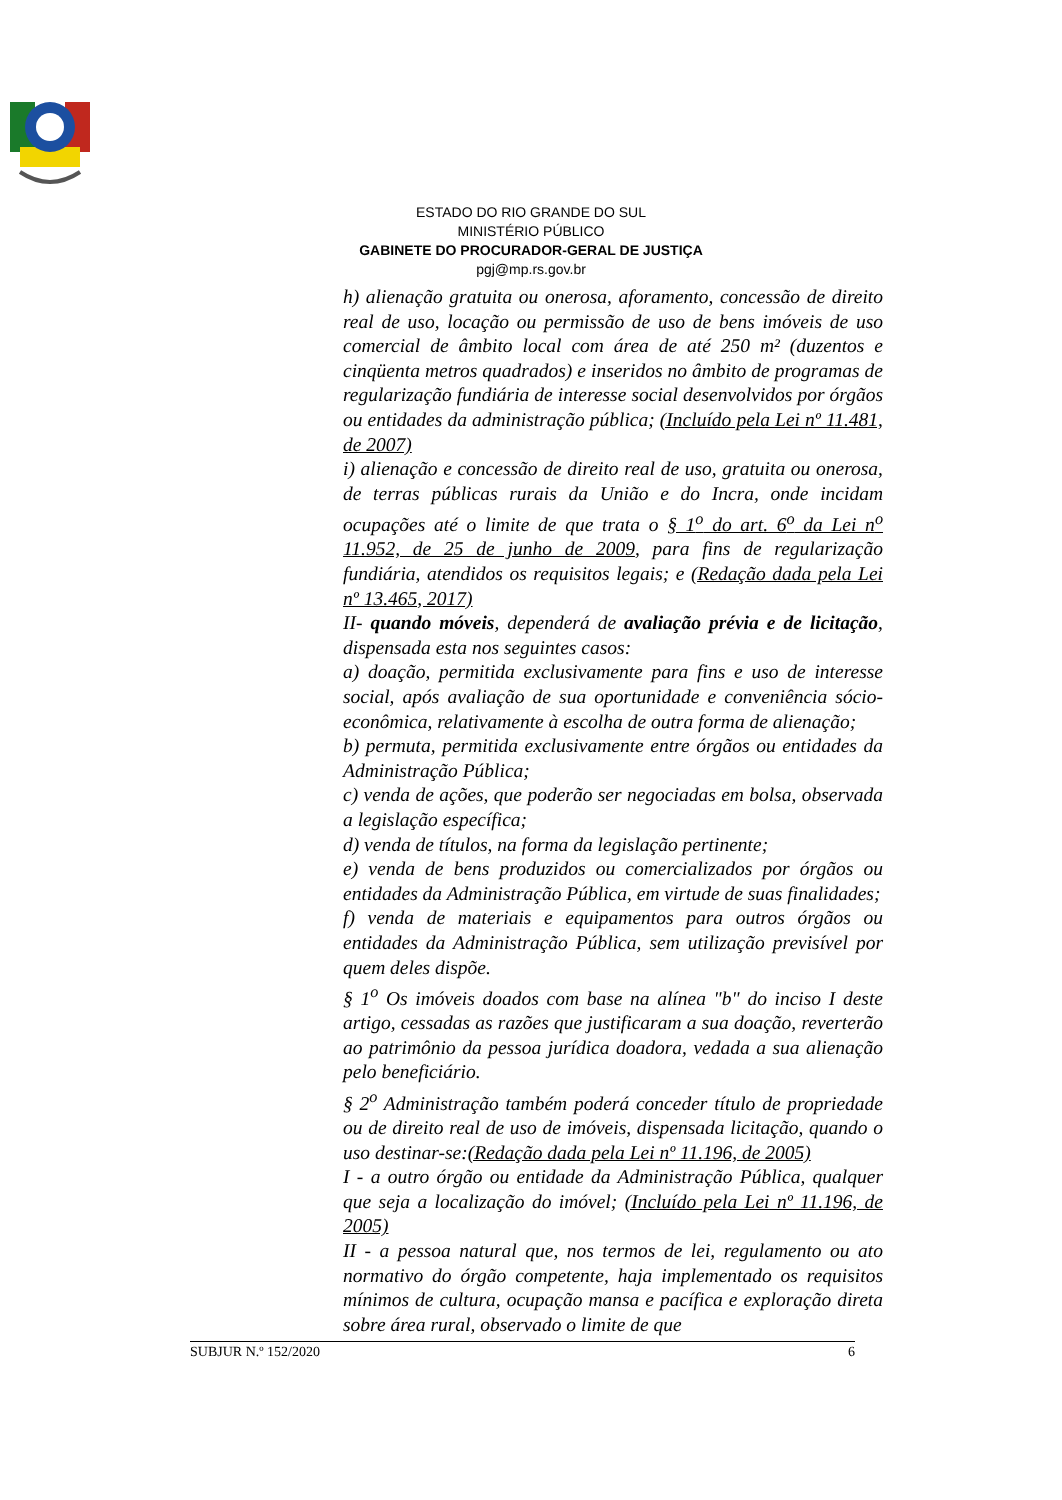ESTADO DO RIO GRANDE DO SUL
MINISTÉRIO PÚBLICO
GABINETE DO PROCURADOR-GERAL DE JUSTIÇA
pgj@mp.rs.gov.br
h) alienação gratuita ou onerosa, aforamento, concessão de direito real de uso, locação ou permissão de uso de bens imóveis de uso comercial de âmbito local com área de até 250 m² (duzentos e cinqüenta metros quadrados) e inseridos no âmbito de programas de regularização fundiária de interesse social desenvolvidos por órgãos ou entidades da administração pública; (Incluído pela Lei nº 11.481, de 2007)
i) alienação e concessão de direito real de uso, gratuita ou onerosa, de terras públicas rurais da União e do Incra, onde incidam ocupações até o limite de que trata o § 1<sup>o</sup> do art. 6<sup>o</sup> da Lei n<sup>o</sup> 11.952, de 25 de junho de 2009, para fins de regularização fundiária, atendidos os requisitos legais; e (Redação dada pela Lei nº 13.465, 2017)
II- quando móveis, dependerá de avaliação prévia e de licitação, dispensada esta nos seguintes casos:
a) doação, permitida exclusivamente para fins e uso de interesse social, após avaliação de sua oportunidade e conveniência sócio-econômica, relativamente à escolha de outra forma de alienação;
b) permuta, permitida exclusivamente entre órgãos ou entidades da Administração Pública;
c) venda de ações, que poderão ser negociadas em bolsa, observada a legislação específica;
d) venda de títulos, na forma da legislação pertinente;
e) venda de bens produzidos ou comercializados por órgãos ou entidades da Administração Pública, em virtude de suas finalidades;
f) venda de materiais e equipamentos para outros órgãos ou entidades da Administração Pública, sem utilização previsível por quem deles dispõe.
§ 1<sup>o</sup> Os imóveis doados com base na alínea "b" do inciso I deste artigo, cessadas as razões que justificaram a sua doação, reverterão ao patrimônio da pessoa jurídica doadora, vedada a sua alienação pelo beneficiário.
§ 2<sup>o</sup> Administração também poderá conceder título de propriedade ou de direito real de uso de imóveis, dispensada licitação, quando o uso destinar-se:(Redação dada pela Lei nº 11.196, de 2005)
I - a outro órgão ou entidade da Administração Pública, qualquer que seja a localização do imóvel; (Incluído pela Lei nº 11.196, de 2005)
II - a pessoa natural que, nos termos de lei, regulamento ou ato normativo do órgão competente, haja implementado os requisitos mínimos de cultura, ocupação mansa e pacífica e exploração direta sobre área rural, observado o limite de que
SUBJUR N.º 152/2020 6